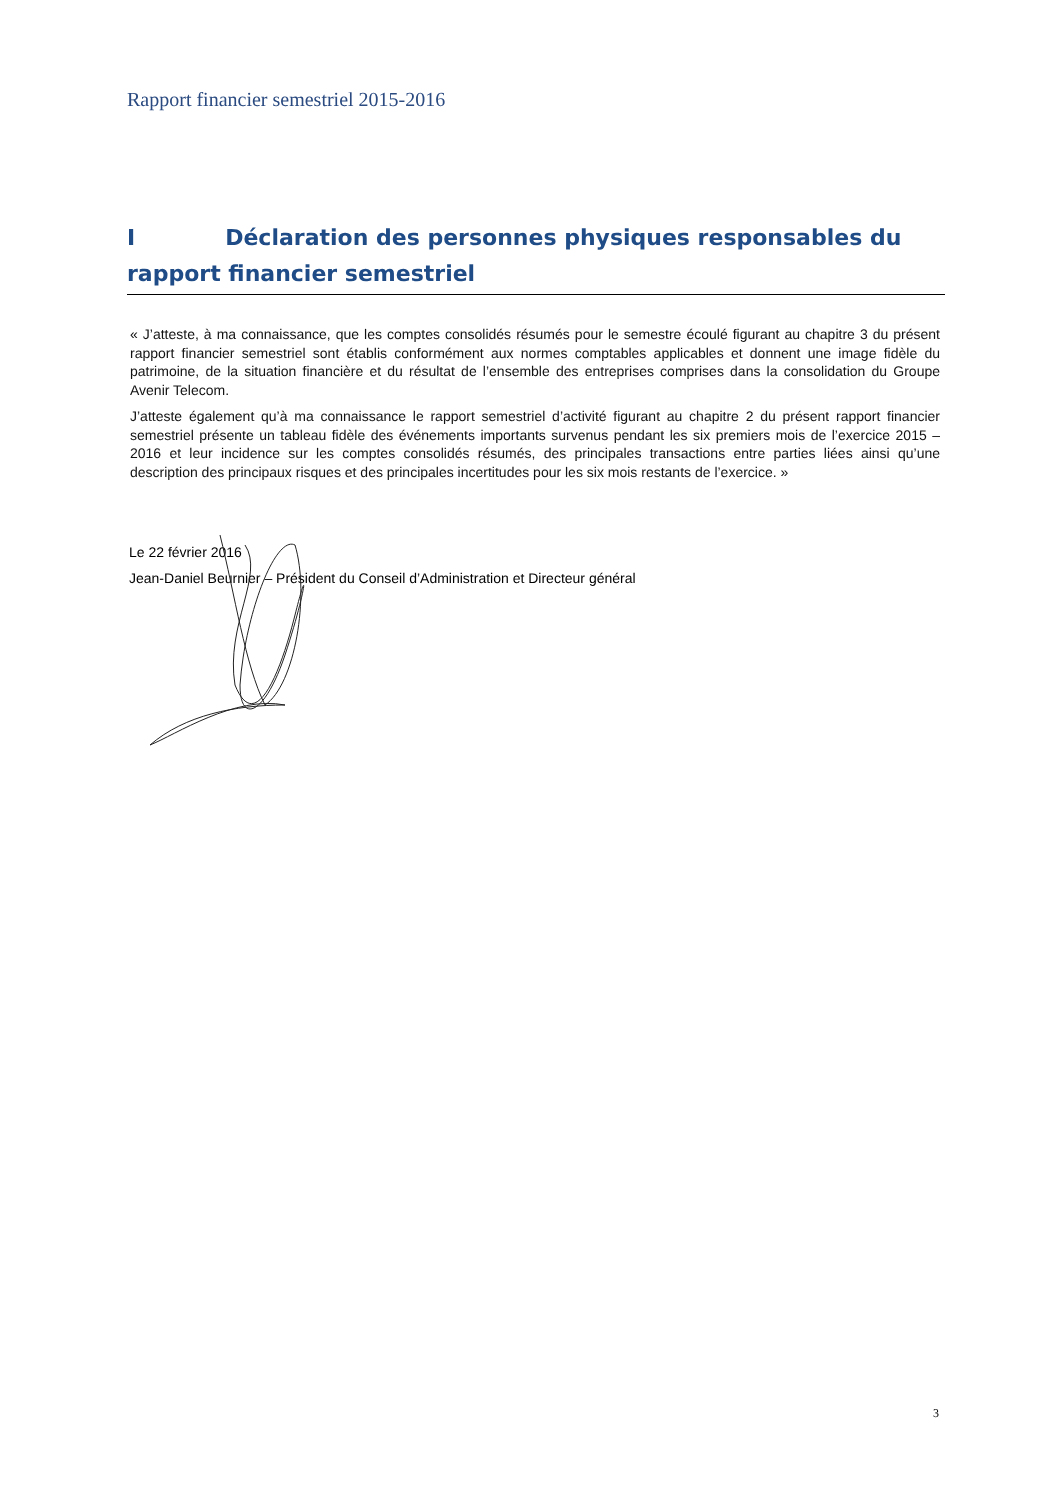Rapport financier semestriel 2015-2016
I Déclaration des personnes physiques responsables du rapport financier semestriel
« J’atteste, à ma connaissance, que les comptes consolidés résumés pour le semestre écoulé figurant au chapitre 3 du présent rapport financier semestriel sont établis conformément aux normes comptables applicables et donnent une image fidèle du patrimoine, de la situation financière et du résultat de l’ensemble des entreprises comprises dans la consolidation du Groupe Avenir Telecom.
J’atteste également qu’à ma connaissance le rapport semestriel d’activité figurant au chapitre 2 du présent rapport financier semestriel présente un tableau fidèle des événements importants survenus pendant les six premiers mois de l’exercice 2015 – 2016 et leur incidence sur les comptes consolidés résumés, des principales transactions entre parties liées ainsi qu’une description des principaux risques et des principales incertitudes pour les six mois restants de l’exercice. »
Le 22 février 2016
Jean-Daniel Beurnier – Président du Conseil d’Administration et Directeur général
3